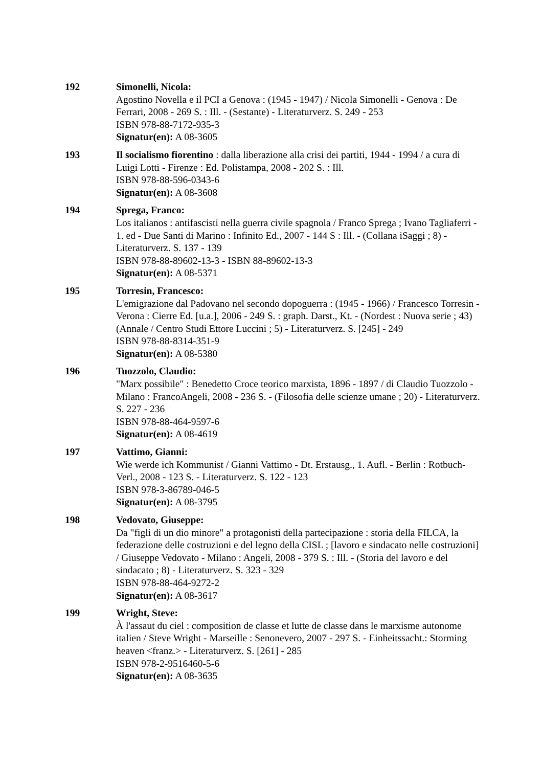192 Simonelli, Nicola:
Agostino Novella e il PCI a Genova : (1945 - 1947) / Nicola Simonelli - Genova : De Ferrari, 2008 - 269 S. : Ill. - (Sestante) - Literaturverz. S. 249 - 253
ISBN 978-88-7172-935-3
Signatur(en): A 08-3605
193 Il socialismo fiorentino : dalla liberazione alla crisi dei partiti, 1944 - 1994 / a cura di Luigi Lotti - Firenze : Ed. Polistampa, 2008 - 202 S. : Ill.
ISBN 978-88-596-0343-6
Signatur(en): A 08-3608
194 Sprega, Franco:
Los italianos : antifascisti nella guerra civile spagnola / Franco Sprega ; Ivano Tagliaferri - 1. ed - Due Santi di Marino : Infinito Ed., 2007 - 144 S : Ill. - (Collana iSaggi ; 8) - Literaturverz. S. 137 - 139
ISBN 978-88-89602-13-3 - ISBN 88-89602-13-3
Signatur(en): A 08-5371
195 Torresin, Francesco:
L'emigrazione dal Padovano nel secondo dopoguerra : (1945 - 1966) / Francesco Torresin - Verona : Cierre Ed. [u.a.], 2006 - 249 S. : graph. Darst., Kt. - (Nordest : Nuova serie ; 43) (Annale / Centro Studi Ettore Luccini ; 5) - Literaturverz. S. [245] - 249
ISBN 978-88-8314-351-9
Signatur(en): A 08-5380
196 Tuozzolo, Claudio:
"Marx possibile" : Benedetto Croce teorico marxista, 1896 - 1897 / di Claudio Tuozzolo - Milano : FrancoAngeli, 2008 - 236 S. - (Filosofia delle scienze umane ; 20) - Literaturverz. S. 227 - 236
ISBN 978-88-464-9597-6
Signatur(en): A 08-4619
197 Vattimo, Gianni:
Wie werde ich Kommunist / Gianni Vattimo - Dt. Erstausg., 1. Aufl. - Berlin : Rotbuch-Verl., 2008 - 123 S. - Literaturverz. S. 122 - 123
ISBN 978-3-86789-046-5
Signatur(en): A 08-3795
198 Vedovato, Giuseppe:
Da "figli di un dio minore" a protagonisti della partecipazione : storia della FILCA, la federazione delle costruzioni e del legno della CISL ; [lavoro e sindacato nelle costruzioni] / Giuseppe Vedovato - Milano : Angeli, 2008 - 379 S. : Ill. - (Storia del lavoro e del sindacato ; 8) - Literaturverz. S. 323 - 329
ISBN 978-88-464-9272-2
Signatur(en): A 08-3617
199 Wright, Steve:
À l'assaut du ciel : composition de classe et lutte de classe dans le marxisme autonome italien / Steve Wright - Marseille : Senonevero, 2007 - 297 S. - Einheitssacht.: Storming heaven <franz.> - Literaturverz. S. [261] - 285
ISBN 978-2-9516460-5-6
Signatur(en): A 08-3635